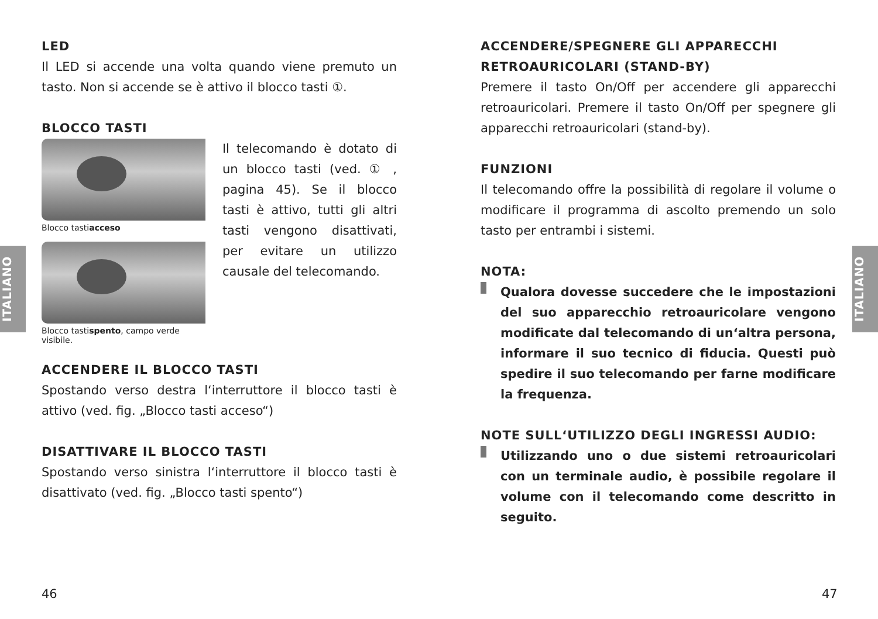ITALIANO
ITALIANO
LED
Il LED si accende una volta quando viene premuto un tasto. Non si accende se è attivo il blocco tasti ①.
BLOCCO TASTI
Blocco tastiacceso
Blocco tastispento, campo verde visibile.
Il telecomando è dotato di un blocco tasti (ved. ① , pagina 45). Se il blocco tasti è attivo, tutti gli altri tasti vengono disattivati, per evitare un utilizzo causale del telecomando.
ACCENDERE IL BLOCCO TASTI
Spostando verso destra l‘interruttore il blocco tasti è attivo (ved. fig. „Blocco tasti acceso“)
DISATTIVARE IL BLOCCO TASTI
Spostando verso sinistra l‘interruttore il blocco tasti è disattivato (ved. fig. „Blocco tasti spento“)
ACCENDERE/SPEGNERE GLI APPARECCHI RETROAURICOLARI (STAND-BY)
Premere il tasto On/Off per accendere gli apparecchi retroauricolari. Premere il tasto On/Off per spegnere gli apparecchi retroauricolari (stand-by).
FUNZIONI
Il telecomando offre la possibilità di regolare il volume o modificare il programma di ascolto premendo un solo tasto per entrambi i sistemi.
NOTA:
Qualora dovesse succedere che le impostazioni del suo apparecchio retroauricolare vengono modificate dal telecomando di un‘altra persona, informare il suo tecnico di fiducia. Questi può spedire il suo telecomando per farne modificare la frequenza.
NOTE SULL‘UTILIZZO DEGLI INGRESSI AUDIO:
Utilizzando uno o due sistemi retroauricolari con un terminale audio, è possibile regolare il volume con il telecomando come descritto in seguito.
46 47